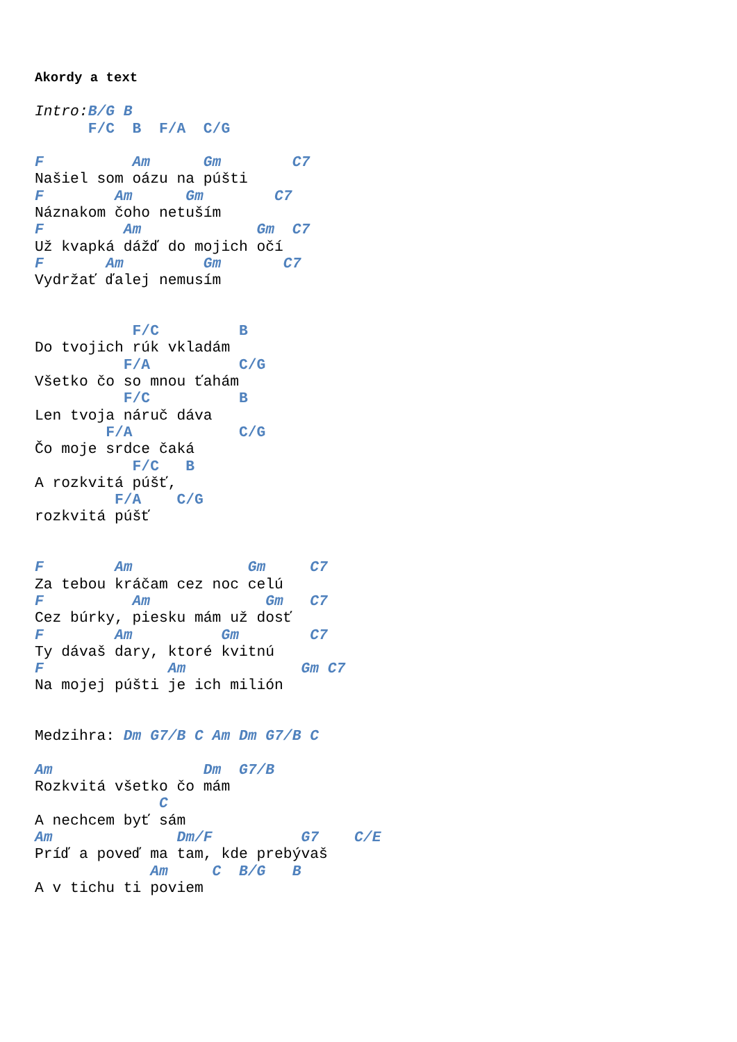Akordy a text
Intro: B/G B
      F/C  B  F/A  C/G

F          Am      Gm        C7
Našiel som oázu na púšti
F        Am      Gm        C7
Náznakom čoho netuším
F         Am             Gm  C7
Už kvapká dážď do mojich očí
F       Am         Gm       C7
Vydržať ďalej nemusím


           F/C         B
Do tvojich rúk vkladám
          F/A          C/G
Všetko čo so mnou ťahám
          F/C          B
Len tvoja náruč dáva
        F/A            C/G
Čo moje srdce čaká
           F/C   B
A rozkvitá púšť,
         F/A    C/G
rozkvitá púšť


F        Am             Gm     C7
Za tebou kráčam cez noc celú
F          Am             Gm   C7
Cez búrky, piesku mám už dosť
F        Am          Gm        C7
Ty dávaš dary, ktoré kvitnú
F              Am             Gm C7
Na mojej púšti je ich milión


Medzihra: Dm G7/B C Am Dm G7/B C

Am                 Dm  G7/B
Rozkvitá všetko čo mám
              C
A nechcem byť sám
Am              Dm/F          G7    C/E
Príď a poveď ma tam, kde prebývaš
             Am     C  B/G   B
A v tichu ti poviem